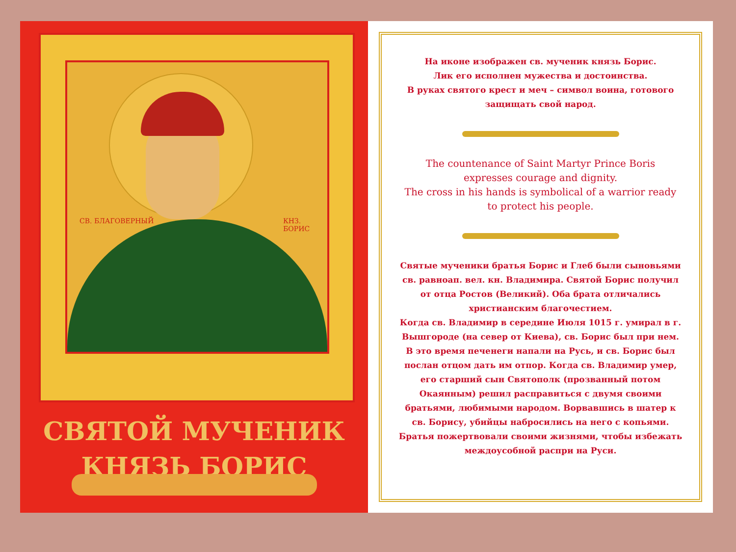СВ. БЛАГОВЕРНЫЙ КНЗ. БОРИС
СВЯТОЙ МУЧЕНИК
КНЯЗЬ БОРИС
На иконе изображен св. мученик князь Борис.
Лик его исполнен мужества и достоинства.
В руках святого крест и меч – символ воина, готового защищать свой народ.
The countenance of Saint Martyr Prince Boris
expresses courage and dignity.
The cross in his hands is symbolical of a warrior ready
to protect his people.
Святые мученики братья Борис и Глеб были сыновьями св. равноап. вел. кн. Владимира. Святой Борис получил от отца Ростов (Великий). Оба брата отличались христианским благочестием.
Когда св. Владимир в середине Июля 1015 г. умирал в г. Вышгороде (на север от Киева), св. Борис был при нем. В это время печенеги напали на Русь, и св. Борис был послан отцом дать им отпор. Когда св. Владимир умер, его старший сын Святополк (прозванный потом Окаянным) решил расправиться с двумя своими братьями, любимыми народом. Ворвавшись в шатер к св. Борису, убийцы набросились на него с копьями. Братья пожертвовали своими жизнями, чтобы избежать междоусобной распри на Руси.